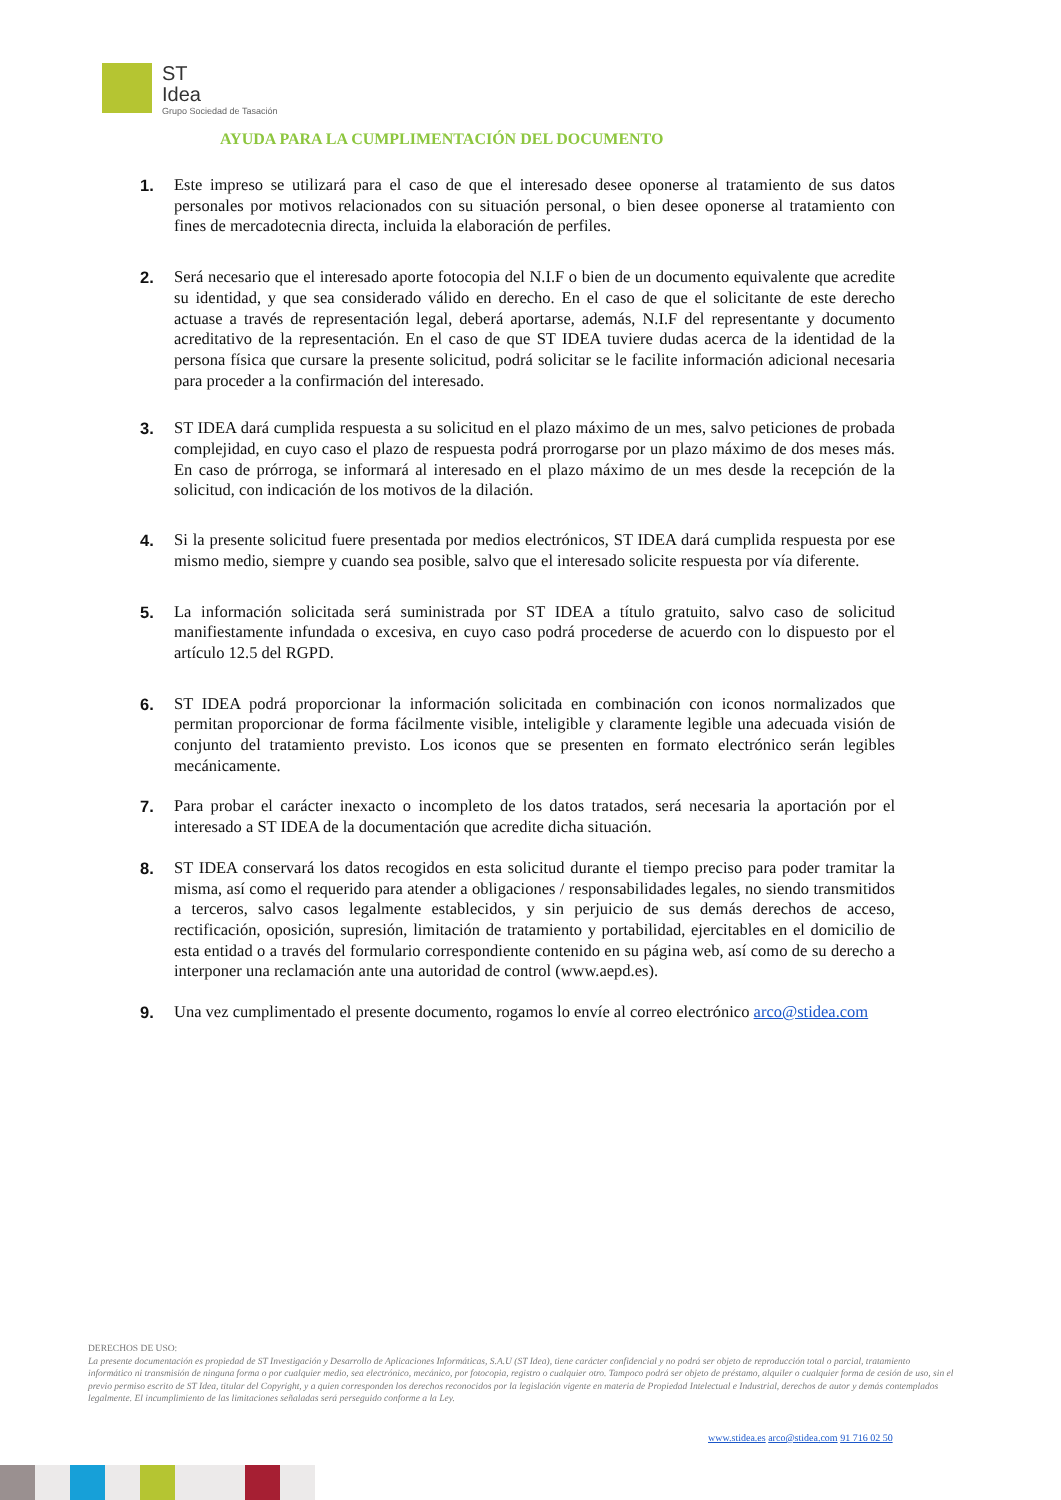ST
Idea
Grupo Sociedad de Tasación
AYUDA PARA LA CUMPLIMENTACIÓN DEL DOCUMENTO
1. Este impreso se utilizará para el caso de que el interesado desee oponerse al tratamiento de sus datos personales por motivos relacionados con su situación personal, o bien desee oponerse al tratamiento con fines de mercadotecnia directa, incluida la elaboración de perfiles.
2. Será necesario que el interesado aporte fotocopia del N.I.F o bien de un documento equivalente que acredite su identidad, y que sea considerado válido en derecho. En el caso de que el solicitante de este derecho actuase a través de representación legal, deberá aportarse, además, N.I.F del representante y documento acreditativo de la representación. En el caso de que ST IDEA tuviere dudas acerca de la identidad de la persona física que cursare la presente solicitud, podrá solicitar se le facilite información adicional necesaria para proceder a la confirmación del interesado.
3. ST IDEA dará cumplida respuesta a su solicitud en el plazo máximo de un mes, salvo peticiones de probada complejidad, en cuyo caso el plazo de respuesta podrá prorrogarse por un plazo máximo de dos meses más. En caso de prórroga, se informará al interesado en el plazo máximo de un mes desde la recepción de la solicitud, con indicación de los motivos de la dilación.
4. Si la presente solicitud fuere presentada por medios electrónicos, ST IDEA dará cumplida respuesta por ese mismo medio, siempre y cuando sea posible, salvo que el interesado solicite respuesta por vía diferente.
5. La información solicitada será suministrada por ST IDEA a título gratuito, salvo caso de solicitud manifiestamente infundada o excesiva, en cuyo caso podrá procederse de acuerdo con lo dispuesto por el artículo 12.5 del RGPD.
6. ST IDEA podrá proporcionar la información solicitada en combinación con iconos normalizados que permitan proporcionar de forma fácilmente visible, inteligible y claramente legible una adecuada visión de conjunto del tratamiento previsto. Los iconos que se presenten en formato electrónico serán legibles mecánicamente.
7. Para probar el carácter inexacto o incompleto de los datos tratados, será necesaria la aportación por el interesado a ST IDEA de la documentación que acredite dicha situación.
8. ST IDEA conservará los datos recogidos en esta solicitud durante el tiempo preciso para poder tramitar la misma, así como el requerido para atender a obligaciones / responsabilidades legales, no siendo transmitidos a terceros, salvo casos legalmente establecidos, y sin perjuicio de sus demás derechos de acceso, rectificación, oposición, supresión, limitación de tratamiento y portabilidad, ejercitables en el domicilio de esta entidad o a través del formulario correspondiente contenido en su página web, así como de su derecho a interponer una reclamación ante una autoridad de control (www.aepd.es).
9. Una vez cumplimentado el presente documento, rogamos lo envíe al correo electrónico arco@stidea.com
DERECHOS DE USO:
La presente documentación es propiedad de ST Investigación y Desarrollo de Aplicaciones Informáticas, S.A.U (ST Idea), tiene carácter confidencial y no podrá ser objeto de reproducción total o parcial, tratamiento informático ni transmisión de ninguna forma o por cualquier medio, sea electrónico, mecánico, por fotocopia, registro o cualquier otro. Tampoco podrá ser objeto de préstamo, alquiler o cualquier forma de cesión de uso, sin el previo permiso escrito de ST Idea, titular del Copyright, y a quien corresponden los derechos reconocidos por la legislación vigente en materia de Propiedad Intelectual e Industrial, derechos de autor y demás contemplados legalmente. El incumplimiento de las limitaciones señaladas será perseguido conforme a la Ley.
www.stidea.es arco@stidea.com 91 716 02 50